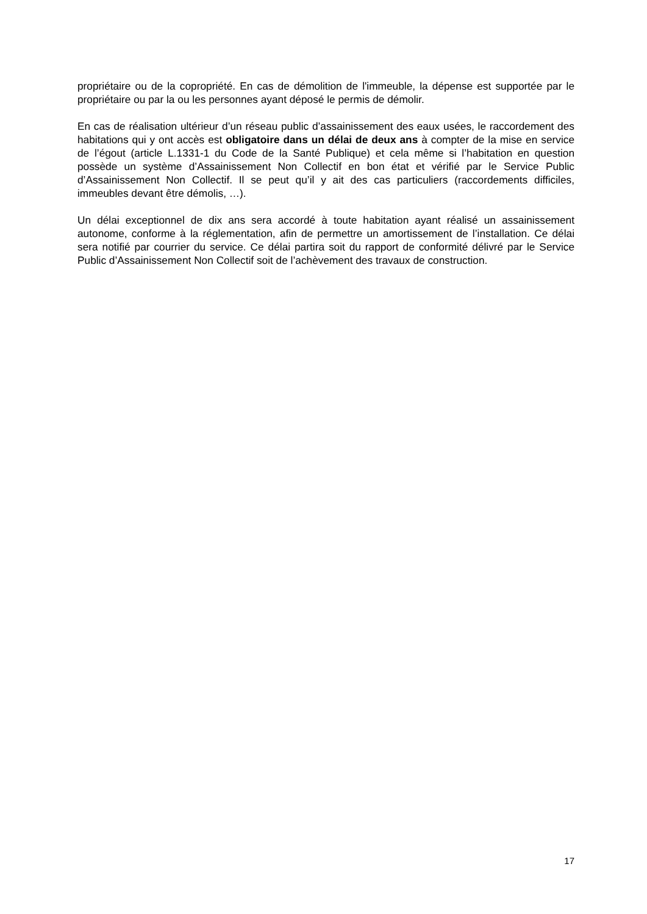propriétaire ou de la copropriété. En cas de démolition de l'immeuble, la dépense est supportée par le propriétaire ou par la ou les personnes ayant déposé le permis de démolir.
En cas de réalisation ultérieur d’un réseau public d’assainissement des eaux usées, le raccordement des habitations qui y ont accès est obligatoire dans un délai de deux ans à compter de la mise en service de l’égout (article L.1331-1 du Code de la Santé Publique) et cela même si l’habitation en question possède un système d’Assainissement Non Collectif en bon état et vérifié par le Service Public d’Assainissement Non Collectif. Il se peut qu’il y ait des cas particuliers (raccordements difficiles, immeubles devant être démolis, …).
Un délai exceptionnel de dix ans sera accordé à toute habitation ayant réalisé un assainissement autonome, conforme à la réglementation, afin de permettre un amortissement de l’installation. Ce délai sera notifié par courrier du service. Ce délai partira soit du rapport de conformité délivré par le Service Public d’Assainissement Non Collectif soit de l’achèvement des travaux de construction.
17